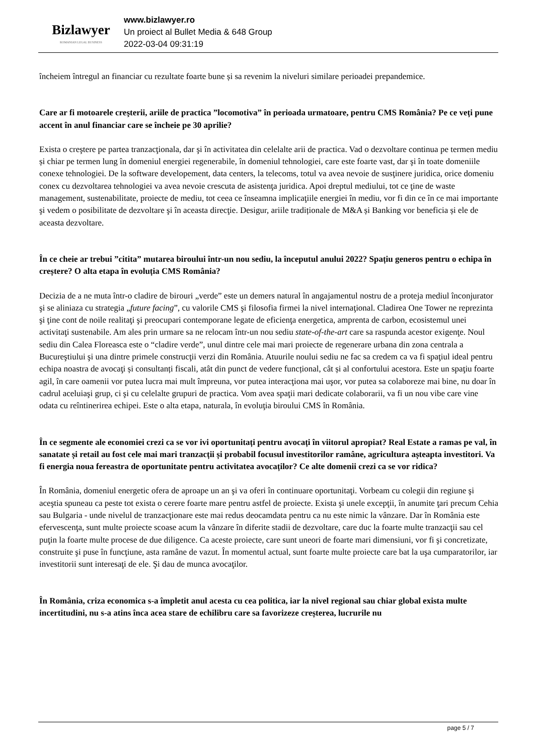Bizlawyer
ROMANIAN LEGAL BUSINESS
www.bizlawyer.ro
Un proiect al Bullet Media & 648 Group
2022-03-04 09:31:19
încheiem întregul an financiar cu rezultate foarte bune și sa revenim la niveluri similare perioadei prepandemice.
Care ar fi motoarele creşterii, ariile de practica ”locomotiva” în perioada urmatoare, pentru CMS România? Pe ce veți pune accent în anul financiar care se încheie pe 30 aprilie?
Exista o creştere pe partea tranzacţionala, dar şi în activitatea din celelalte arii de practica. Vad o dezvoltare continua pe termen mediu și chiar pe termen lung în domeniul energiei regenerabile, în domeniul tehnologiei, care este foarte vast, dar şi în toate domeniile conexe tehnologiei. De la software developement, data centers, la telecoms, totul va avea nevoie de susţinere juridica, orice domeniu conex cu dezvoltarea tehnologiei va avea nevoie crescuta de asistenţa juridica. Apoi dreptul mediului, tot ce ţine de waste management, sustenabilitate, proiecte de mediu, tot ceea ce înseamna implicaţiile energiei în mediu, vor fi din ce în ce mai importante şi vedem o posibilitate de dezvoltare şi în aceasta direcţie. Desigur, ariile tradiționale de M&A și Banking vor beneficia și ele de aceasta dezvoltare.
În ce cheie ar trebui ”citita” mutarea biroului într-un nou sediu, la începutul anului 2022? Spațiu generos pentru o echipa în creștere? O alta etapa în evoluția CMS România?
Decizia de a ne muta într-o cladire de birouri „verde” este un demers natural în angajamentul nostru de a proteja mediul înconjurator şi se aliniaza cu strategia „future facing”, cu valorile CMS şi filosofia firmei la nivel internaţional. Cladirea One Tower ne reprezinta şi ţine cont de noile realitaţi şi preocupari contemporane legate de eficienţa energetica, amprenta de carbon, ecosistemul unei activitaţi sustenabile. Am ales prin urmare sa ne relocam într-un nou sediu state-of-the-art care sa raspunda acestor exigenţe. Noul sediu din Calea Floreasca este o “cladire verde”, unul dintre cele mai mari proiecte de regenerare urbana din zona centrala a Bucureştiului şi una dintre primele construcţii verzi din România. Atuurile noului sediu ne fac sa credem ca va fi spaţiul ideal pentru echipa noastra de avocaţi și consultanți fiscali, atât din punct de vedere funcțional, cât și al confortului acestora. Este un spaţiu foarte agil, în care oamenii vor putea lucra mai mult împreuna, vor putea interacţiona mai uşor, vor putea sa colaboreze mai bine, nu doar în cadrul aceluiaşi grup, ci şi cu celelalte grupuri de practica. Vom avea spaţii mari dedicate colaborarii, va fi un nou vibe care vine odata cu reîntinerirea echipei. Este o alta etapa, naturala, în evoluţia biroului CMS în România.
În ce segmente ale economiei crezi ca se vor ivi oportunitați pentru avocați în viitorul apropiat? Real Estate a ramas pe val, în sanatate și retail au fost cele mai mari tranzacții și probabil focusul investitorilor ramâne, agricultura așteapta investitori. Va fi energia noua fereastra de oportunitate pentru activitatea avocaților? Ce alte domenii crezi ca se vor ridica?
În România, domeniul energetic ofera de aproape un an şi va oferi în continuare oportunitaţi. Vorbeam cu colegii din regiune şi aceştia spuneau ca peste tot exista o cerere foarte mare pentru astfel de proiecte. Exista şi unele excepţii, în anumite ţari precum Cehia sau Bulgaria - unde nivelul de tranzacţionare este mai redus deocamdata pentru ca nu este nimic la vânzare. Dar în România este efervescenţa, sunt multe proiecte scoase acum la vânzare în diferite stadii de dezvoltare, care duc la foarte multe tranzacţii sau cel puţin la foarte multe procese de due diligence. Ca aceste proiecte, care sunt uneori de foarte mari dimensiuni, vor fi şi concretizate, construite şi puse în funcţiune, asta ramâne de vazut. În momentul actual, sunt foarte multe proiecte care bat la uşa cumparatorilor, iar investitorii sunt interesaţi de ele. Şi dau de munca avocaţilor.
În România, criza economica s-a împletit anul acesta cu cea politica, iar la nivel regional sau chiar global exista multe incertitudini, nu s-a atins înca acea stare de echilibru care sa favorizeze creșterea, lucrurile nu
page 5 / 7